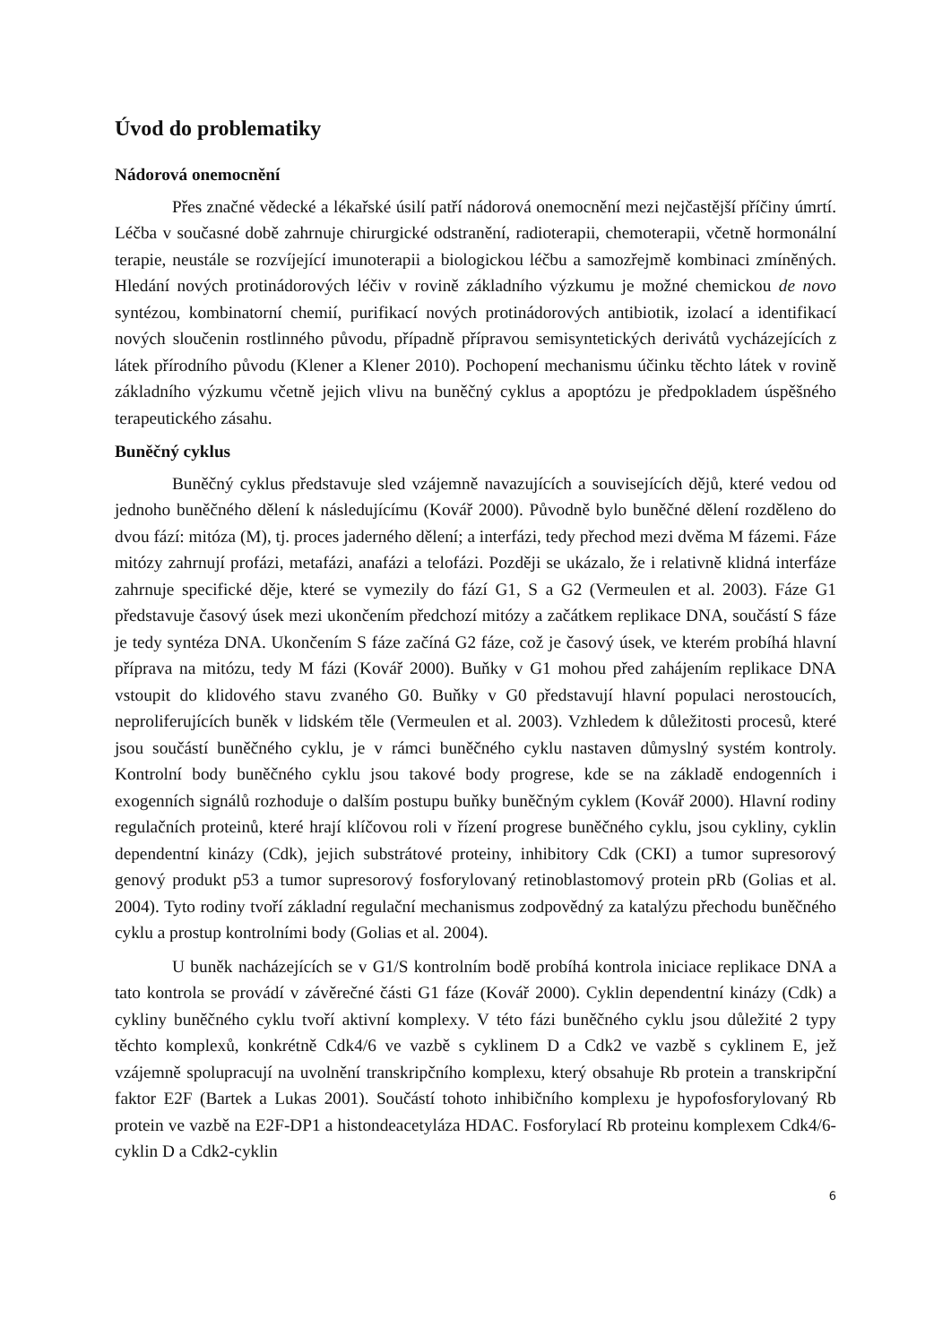Úvod do problematiky
Nádorová onemocnění
Přes značné vědecké a lékařské úsilí patří nádorová onemocnění mezi nejčastější příčiny úmrtí. Léčba v současné době zahrnuje chirurgické odstranění, radioterapii, chemoterapii, včetně hormonální terapie, neustále se rozvíjející imunoterapii a biologickou léčbu a samozřejmě kombinaci zmíněných. Hledání nových protinádorových léčiv v rovině základního výzkumu je možné chemickou de novo syntézou, kombinatorní chemií, purifikací nových protinádorových antibiotik, izolací a identifikací nových sloučenin rostlinného původu, případně přípravou semisyntetických derivátů vycházejících z látek přírodního původu (Klener a Klener 2010). Pochopení mechanismu účinku těchto látek v rovině základního výzkumu včetně jejich vlivu na buněčný cyklus a apoptózu je předpokladem úspěšného terapeutického zásahu.
Buněčný cyklus
Buněčný cyklus představuje sled vzájemně navazujících a souvisejících dějů, které vedou od jednoho buněčného dělení k následujícímu (Kovář 2000). Původně bylo buněčné dělení rozděleno do dvou fází: mitóza (M), tj. proces jaderného dělení; a interfázi, tedy přechod mezi dvěma M fázemi. Fáze mitózy zahrnují profázi, metafázi, anafázi a telofázi. Později se ukázalo, že i relativně klidná interfáze zahrnuje specifické děje, které se vymezily do fází G1, S a G2 (Vermeulen et al. 2003). Fáze G1 představuje časový úsek mezi ukončením předchozí mitózy a začátkem replikace DNA, součástí S fáze je tedy syntéza DNA. Ukončením S fáze začíná G2 fáze, což je časový úsek, ve kterém probíhá hlavní příprava na mitózu, tedy M fázi (Kovář 2000). Buňky v G1 mohou před zahájením replikace DNA vstoupit do klidového stavu zvaného G0. Buňky v G0 představují hlavní populaci nerostoucích, neproliferujících buněk v lidském těle (Vermeulen et al. 2003). Vzhledem k důležitosti procesů, které jsou součástí buněčného cyklu, je v rámci buněčného cyklu nastaven důmyslný systém kontroly. Kontrolní body buněčného cyklu jsou takové body progrese, kde se na základě endogenních i exogenních signálů rozhoduje o dalším postupu buňky buněčným cyklem (Kovář 2000). Hlavní rodiny regulačních proteinů, které hrají klíčovou roli v řízení progrese buněčného cyklu, jsou cykliny, cyklin dependentní kinázy (Cdk), jejich substrátové proteiny, inhibitory Cdk (CKI) a tumor supresorový genový produkt p53 a tumor supresorový fosforylovaný retinoblastomový protein pRb (Golias et al. 2004). Tyto rodiny tvoří základní regulační mechanismus zodpovědný za katalýzu přechodu buněčného cyklu a prostup kontrolními body (Golias et al. 2004).
U buněk nacházejících se v G1/S kontrolním bodě probíhá kontrola iniciace replikace DNA a tato kontrola se provádí v závěrečné části G1 fáze (Kovář 2000). Cyklin dependentní kinázy (Cdk) a cykliny buněčného cyklu tvoří aktivní komplexy. V této fázi buněčného cyklu jsou důležité 2 typy těchto komplexů, konkrétně Cdk4/6 ve vazbě s cyklinem D a Cdk2 ve vazbě s cyklinem E, jež vzájemně spolupracují na uvolnění transkripčního komplexu, který obsahuje Rb protein a transkripční faktor E2F (Bartek a Lukas 2001). Součástí tohoto inhibičního komplexu je hypofosforylovaný Rb protein ve vazbě na E2F-DP1 a histondeacetyláza HDAC. Fosforylací Rb proteinu komplexem Cdk4/6-cyklin D a Cdk2-cyklin
6